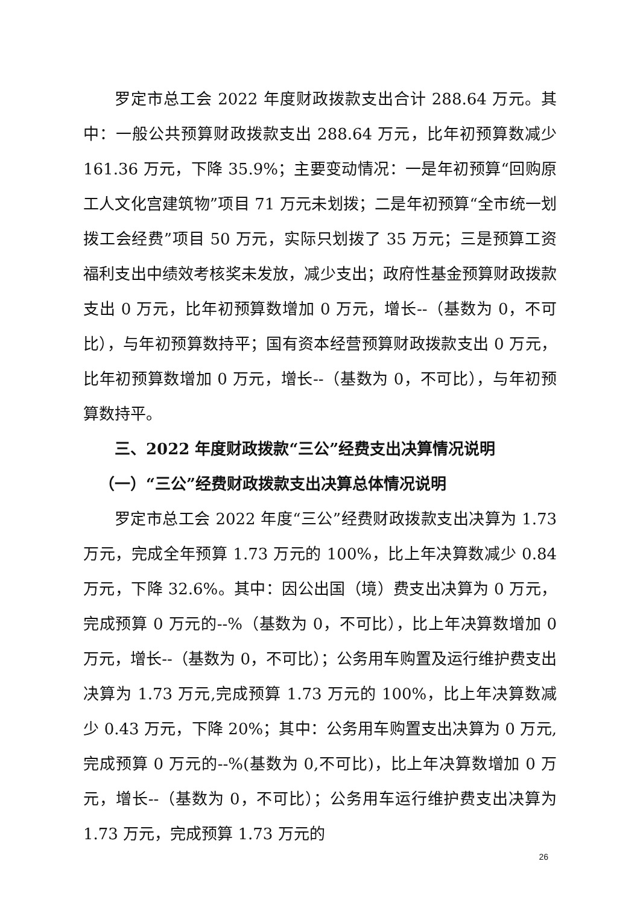罗定市总工会 2022 年度财政拨款支出合计 288.64 万元。其中：一般公共预算财政拨款支出 288.64 万元，比年初预算数减少 161.36 万元，下降 35.9%；主要变动情况：一是年初预算“回购原工人文化宫建筑物”项目 71 万元未划拨；二是年初预算“全市统一划拨工会经费”项目 50 万元，实际只划拨了 35 万元；三是预算工资福利支出中绩效考核奖未发放，减少支出；政府性基金预算财政拨款支出 0 万元，比年初预算数增加 0 万元，增长--（基数为 0，不可比），与年初预算数持平；国有资本经营预算财政拨款支出 0 万元，比年初预算数增加 0 万元，增长--（基数为 0，不可比），与年初预算数持平。
三、2022 年度财政拨款“三公”经费支出决算情况说明
（一）“三公”经费财政拨款支出决算总体情况说明
罗定市总工会 2022 年度“三公”经费财政拨款支出决算为 1.73 万元，完成全年预算 1.73 万元的 100%，比上年决算数减少 0.84 万元，下降 32.6%。其中：因公出国（境）费支出决算为 0 万元，完成预算 0 万元的--%（基数为 0，不可比），比上年决算数增加 0 万元，增长--（基数为 0，不可比）；公务用车购置及运行维护费支出决算为 1.73 万元,完成预算 1.73 万元的 100%，比上年决算数减少 0.43 万元，下降 20%；其中：公务用车购置支出决算为 0 万元,完成预算 0 万元的--%(基数为 0,不可比)，比上年决算数增加 0 万元，增长--（基数为 0，不可比）；公务用车运行维护费支出决算为 1.73 万元，完成预算 1.73 万元的
26